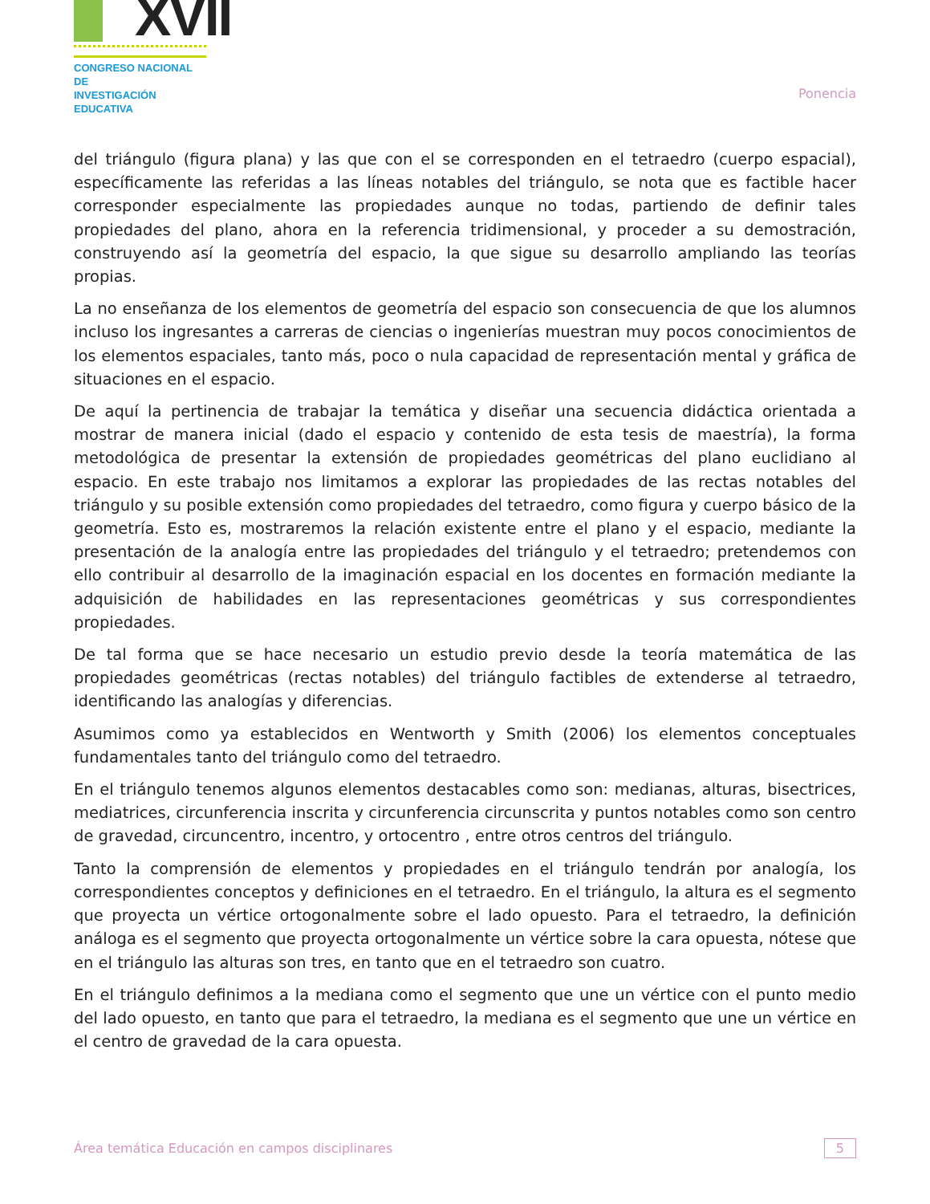XVII
CONGRESO NACIONAL DE
INVESTIGACIÓN EDUCATIVA
Ponencia
del triángulo (figura plana) y las que con el se corresponden en el tetraedro (cuerpo espacial), específicamente las referidas a las líneas notables del triángulo, se nota que es factible hacer corresponder especialmente las propiedades aunque no todas, partiendo de definir tales propiedades del plano, ahora en la referencia tridimensional, y proceder a su demostración, construyendo así la geometría del espacio, la que sigue su desarrollo ampliando las teorías propias.
La no enseñanza de los elementos de geometría del espacio son consecuencia de que los alumnos incluso los ingresantes a carreras de ciencias o ingenierías muestran muy pocos conocimientos de los elementos espaciales, tanto más, poco o nula capacidad de representación mental y gráfica de situaciones en el espacio.
De aquí la pertinencia de trabajar la temática y diseñar una secuencia didáctica orientada a mostrar de manera inicial (dado el espacio y contenido de esta tesis de maestría), la forma metodológica de presentar la extensión de propiedades geométricas del plano euclidiano al espacio. En este trabajo nos limitamos a explorar las propiedades de las rectas notables del triángulo y su posible extensión como propiedades del tetraedro, como figura y cuerpo básico de la geometría. Esto es, mostraremos la relación existente entre el plano y el espacio, mediante la presentación de la analogía entre las propiedades del triángulo y el tetraedro; pretendemos con ello contribuir al desarrollo de la imaginación espacial en los docentes en formación mediante la adquisición de habilidades en las representaciones geométricas y sus correspondientes propiedades.
De tal forma que se hace necesario un estudio previo desde la teoría matemática de las propiedades geométricas (rectas notables) del triángulo factibles de extenderse al tetraedro, identificando las analogías y diferencias.
Asumimos como ya establecidos en Wentworth y Smith (2006) los elementos conceptuales fundamentales tanto del triángulo como del tetraedro.
En el triángulo tenemos algunos elementos destacables como son: medianas, alturas, bisectrices, mediatrices, circunferencia inscrita y circunferencia circunscrita y puntos notables como son centro de gravedad, circuncentro, incentro, y ortocentro , entre otros centros del triángulo.
Tanto la comprensión de elementos y propiedades en el triángulo tendrán por analogía, los correspondientes conceptos y definiciones en el tetraedro. En el triángulo, la altura es el segmento que proyecta un vértice ortogonalmente sobre el lado opuesto. Para el tetraedro, la definición análoga es el segmento que proyecta ortogonalmente un vértice sobre la cara opuesta, nótese que en el triángulo las alturas son tres, en tanto que en el tetraedro son cuatro.
En el triángulo definimos a la mediana como el segmento que une un vértice con el punto medio del lado opuesto, en tanto que para el tetraedro, la mediana es el segmento que une un vértice en el centro de gravedad de la cara opuesta.
Área temática Educación en campos disciplinares 5